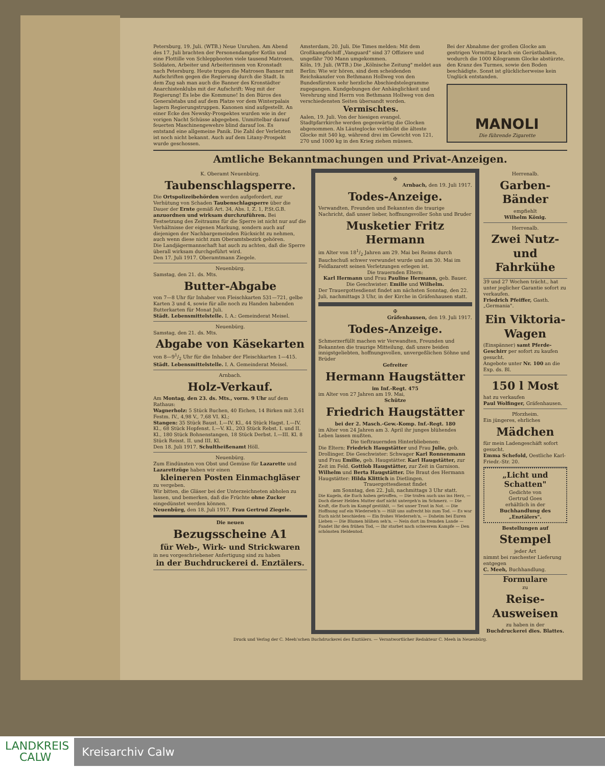Petersburg, 19. Juli. (WTB.) Neue Unruhen. Am Abend des 17. Juli brachten der Personendampfer Kotlin und eine Flottille von Schleppbooten viele tausend Matrosen, Soldaten, Arbeiter und Arbeiterinnen von Kronstadt nach Petersburg. Heute trugen die Matrosen Banner mit Aufschriften gegen die Regierung durch die Stadt. In dem Zug sah man auch die Banner des Kronstädter Anarchistenklubs mit der Aufschrift: Weg mit der Regierung! Es lebe die Kommune! In den Büros des Generalstabs und auf dem Platze vor dem Winterpalais lagern Regierungstruppen. Kanonen sind aufgestellt. An einer Ecke des Newsky-Prospektes wurden wie in der vorigen Nacht Schüsse abgegeben. Unmittelbar darauf feuerten Maschinengewehre blind darauf los. Es entstand eine allgemeine Panik. Die Zahl der Verletzten ist noch nicht bekannt. Auch auf dem Litany-Prospekt wurde geschossen.
Amsterdam, 20. Juli. Die Times melden: Mit dem Großkampfschiff „Vanguard" sind 37 Offiziere und ungefähr 700 Mann umgekommen.
Köln, 19. Juli. (WTB.) Die „Kölnische Zeitung" meldet aus Berlin: Wie wir hören, sind dem scheidenden Reichskanzler von Bethmann Hollweg von den Bundesfürsten sehr herzliche Abschiedstelegramme zugegangen. Kundgebungen der Anhänglichkeit und Verehrung sind Herrn von Bethmann Hollweg von den verschiedensten Seiten übersandt worden.
Vermischtes.
Aalen, 19. Juli. Von der hiesigen evangel. Stadtpfarrkirche werden gegenwärtig die Glocken abgenommen. Als Läuteglocke verbleibt die älteste Glocke mit 540 kg, während drei im Gewicht von 121, 270 und 1000 kg in den Krieg ziehen müssen.
Bei der Abnahme der großen Glocke am gestrigen Vormittag brach ein Gerüstbalken, wodurch die 1000 Kilogramm Glocke abstürzte, den Kranz des Turmes, sowie den Boden beschädigte. Sonst ist glücklicherweise kein Unglück entstanden.
MANOLI
Die führende Zigarette
Amtliche Bekanntmachungen und Privat-Anzeigen.
K. Oberamt Neuenbürg.
Taubenschlagsperre.
Die Ortspolizeibehörden werden aufgefordert, zur Verhütung von Schaden Taubenschlagsperre über die Dauer der Ernte gemäß Art. 34, Abs. I, Z. 1, P.St.G.B. anzuordnen und wirksam durchzuführen. Bei Festsetzung des Zeitraums für die Sperre ist nicht nur auf die Verhältnisse der eigenen Markung, sondern auch auf diejenigen der Nachbargemeinden Rücksicht zu nehmen, auch wenn diese nicht zum Oberamtsbezirk gehören.
Die Landjägermannschaft hat auch zu achten, daß die Sperre überall wirksam durchgeführt wird.
Den 17. Juli 1917. Oberamtmann Ziegele.
Neuenbürg.
Samstag, den 21. ds. Mts.
Butter-Abgabe
von 7—8 Uhr für Inhaber von Fleischkarten 531—721, gelbe Karten 3 und 4, sowie für alle noch zu Handen habenden Butterkarten für Monat Juli.
Städt. Lebensmittelstelle. I. A.: Gemeinderat Meisel.
Neuenbürg.
Samstag, den 21. ds. Mts.
Abgabe von Käsekarten
von 8—91/2 Uhr für die Inhaber der Fleischkarten 1—415.
Städt. Lebensmittelstelle. I. A. Gemeinderat Meisel.
Arnbach.
Holz-Verkauf.
Am Montag, den 23. ds. Mts., vorm. 9 Uhr auf dem Rathaus:
Wagnerholz: 5 Stück Buchen, 40 Eichen, 14 Birken mit 3,61 Festm. IV., 4,98 V., 7,68 VI. Kl.;
Stangen: 35 Stück Baust. I.—IV. Kl., 44 Stück Hagst. I.—IV. Kl., 68 Stück Hopfenst. I.—V. Kl., 203 Stück Rebst. I. und II. Kl., 180 Stück Bohnenstangen, 18 Stück Derbst. I.—III. Kl. 8 Stück Reisst. II. und III. Kl.
Den 18. Juli 1917. Schultheißenamt Höll.
Neuenbürg.
Zum Eindünsten von Obst und Gemüse für Lazarette und Lazarettzüge haben wir einen
kleineren Posten Einmachgläser
zu vergeben.
Wir bitten, die Gläser bei der Unterzeichneten abholen zu lassen, und bemerken, daß die Früchte ohne Zucker eingedünstet werden können.
Neuenbürg, den 18. Juli 1917. Frau Gertrud Ziegele.
Die neuen
Bezugsscheine A1
für Web-, Wirk- und Strickwaren
in neu vorgeschriebener Anfertigung sind zu haben
in der Buchdruckerei d. Enztälers.
✠
Arnbach, den 19. Juli 1917.
Todes-Anzeige.
Verwandten, Freunden und Bekannten die traurige Nachricht, daß unser lieber, hoffnungsvoller Sohn und Bruder
Musketier Fritz Hermann
im Alter von 181/2 Jahren am 29. Mai bei Reims durch Bauchschuß schwer verwundet wurde und am 30. Mai im Feldlazarett seinen Verletzungen erlegen ist.
Die trauernden Eltern:
Karl Hermann und Frau Pauline Hermann, geb. Bauer.
Die Geschwister: Emilie und Wilhelm.
Der Trauergottesdienst findet am nächsten Sonntag, den 22. Juli, nachmittags 3 Uhr, in der Kirche in Gräfenhausen statt.
✠
Gräfenhausen, den 19. Juli 1917.
Todes-Anzeige.
Schmerzerfüllt machen wir Verwandten, Freunden und Bekannten die traurige Mitteilung, daß unsre beiden innigstgeliebten, hoffnungsvollen, unvergeßlichen Söhne und Brüder
Gefreiter
Hermann Haugstätter
im Inf.-Regt. 475
im Alter von 27 Jahren am 19. Mai,
Schütze
Friedrich Haugstätter
bei der 2. Masch.-Gew.-Komp. Inf.-Regt. 180
im Alter von 24 Jahren am 3. April ihr junges blühendes Leben lassen mußten.
Die tieftrauernden Hinterbliebenen:
Die Eltern: Friedrich Haugstätter und Frau Julie, geb. Drollinger. Die Geschwister: Schwager Karl Ronnenmann und Frau Emilie, geb. Haugstätter. Karl Haugstätter, zur Zeit im Feld. Gottlob Haugstätter, zur Zeit in Garnison. Wilhelm und Berta Haugstätter. Die Braut des Hermann Haugstätter: Hilda Klittich in Dietlingen.
Trauergottesdienst findet
am Sonntag, den 22. Juli, nachmittags 3 Uhr statt.
Die Kugeln, die Euch haben getroffen, — Die trafen auch uns ins Herz, — Doch dieser Helden Mutter darf nicht untergeh'n im Schmerz. — Die Kraft, die Euch im Kampf gestählt, — Sei unser Trost in Not. — Die Hoffnung auf ein Wiederseh'n — Hält uns aufrecht bis zum Tod. — Es war Euch nicht beschieden — Ein frohes Wiederseh'n, — Daheim bei Euren Lieben — Die Blumen blühen seh'n. — Nein dort im fremden Lande — Fandet Ihr den frühen Tod, — Ihr starbet nach schwerem Kampfe — Den schönsten Heldentod.
Herrenalb.
Garben-Bänder
empfiehlt
Wilhelm König.
Herrenalb.
Zwei Nutz- und Fahrkühe
39 und 27 Wochen trächt., hat unter jeglicher Garantie sofort zu verkaufen.
Friedrich Pfeiffer, Gasth. „Germania".
Ein Viktoria-Wagen
(Einspänner) samt Pferde-Geschirr per sofort zu kaufen gesucht.
Angebote unter Nr. 100 an die Exp. ds. Bl.
150 l Most
hat zu verkaufen
Paul Wolfinger, Gräfenhausen.
Pforzheim.
Ein jüngeres, ehrliches
Mädchen
für mein Ladengeschäft sofort gesucht.
Emma Schefold, Oestliche Karl-Friedr.-Str. 20.
„Licht und Schatten"
Gedichte von
Gertrud Goes
erhältlich in der
Buchhandlung des „Enztälers".
Bestellungen auf
Stempel
jeder Art
nimmt bei raschester Lieferung entgegen
C. Meeh, Buchhandlung.
Formulare
zu
Reise-Ausweisen
zu haben in der
Buchdruckerei dies. Blattes.
Druck und Verlag der C. Meeh'schen Buchdruckerei des Enztälers. — Verantwortlicher Redakteur C. Meeh in Neuenbürg.
LANDKREIS
CALW
Kreisarchiv Calw